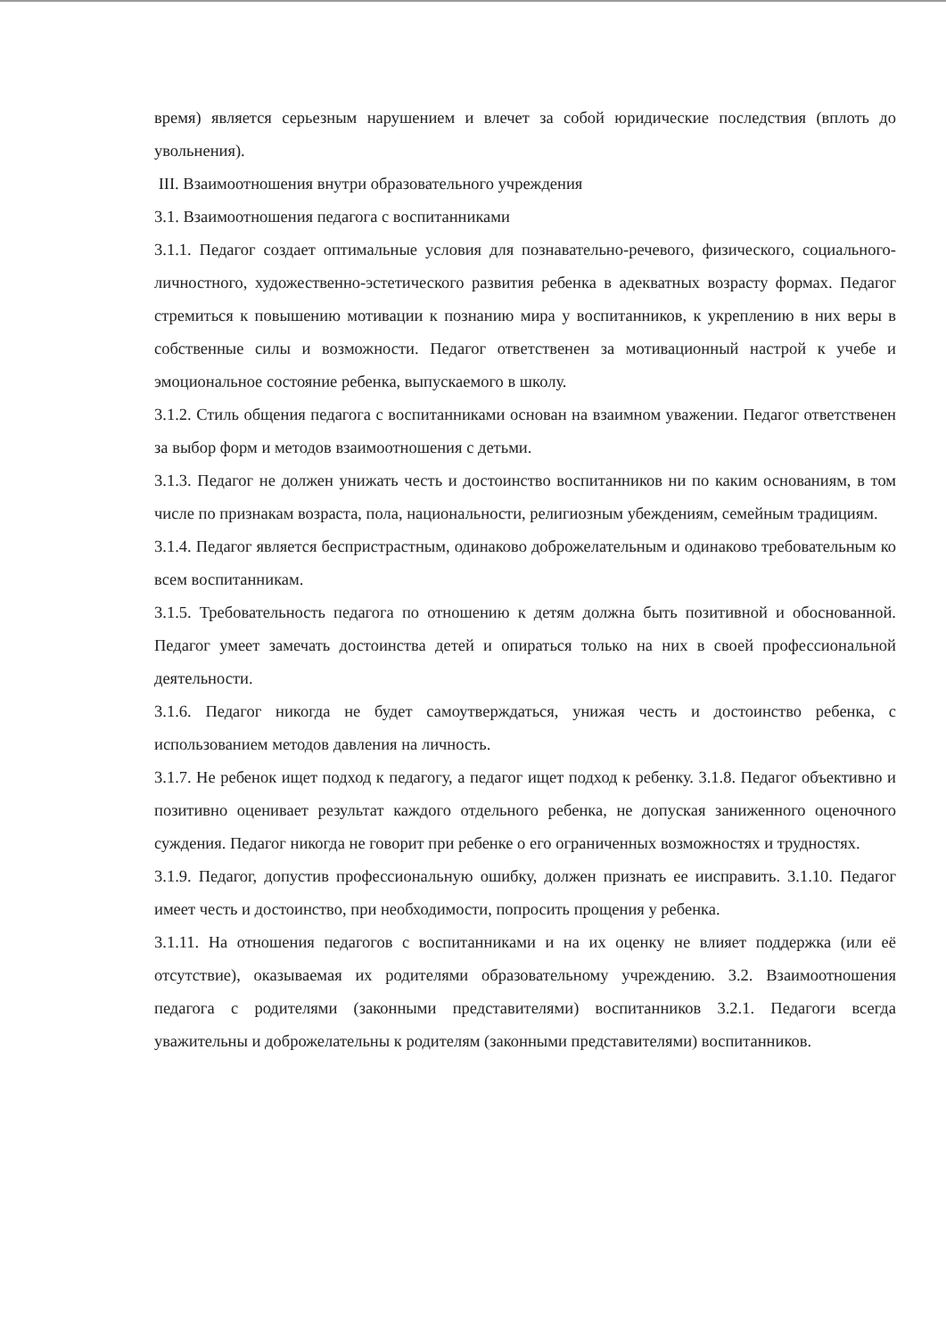время) является серьезным нарушением и влечет за собой юридические последствия (вплоть до увольнения).
III. Взаимоотношения внутри образовательного учреждения
3.1. Взаимоотношения педагога с воспитанниками
3.1.1. Педагог создает оптимальные условия для познавательно-речевого, физического, социального-личностного, художественно-эстетического развития ребенка в адекватных возрасту формах. Педагог стремиться к повышению мотивации к познанию мира у воспитанников, к укреплению в них веры в собственные силы и возможности. Педагог ответственен за мотивационный настрой к учебе и эмоциональное состояние ребенка, выпускаемого в школу.
3.1.2. Стиль общения педагога с воспитанниками основан на взаимном уважении. Педагог ответственен за выбор форм и методов взаимоотношения с детьми.
3.1.3. Педагог не должен унижать честь и достоинство воспитанников ни по каким основаниям, в том числе по признакам возраста, пола, национальности, религиозным убеждениям, семейным традициям.
3.1.4. Педагог является беспристрастным, одинаково доброжелательным и одинаково требовательным ко всем воспитанникам.
3.1.5. Требовательность педагога по отношению к детям должна быть позитивной и обоснованной. Педагог умеет замечать достоинства детей и опираться только на них в своей профессиональной деятельности.
3.1.6. Педагог никогда не будет самоутверждаться, унижая честь и достоинство ребенка, с использованием методов давления на личность.
3.1.7. Не ребенок ищет подход к педагогу, а педагог ищет подход к ребенку. 3.1.8. Педагог объективно и позитивно оценивает результат каждого отдельного ребенка, не допуская заниженного оценочного суждения. Педагог никогда не говорит при ребенке о его ограниченных возможностях и трудностях.
3.1.9. Педагог, допустив профессиональную ошибку, должен признать ее иисправить. 3.1.10. Педагог имеет честь и достоинство, при необходимости, попросить прощения у ребенка.
3.1.11. На отношения педагогов с воспитанниками и на их оценку не влияет поддержка (или её отсутствие), оказываемая их родителями образовательному учреждению. 3.2. Взаимоотношения педагога с родителями (законными представителями) воспитанников 3.2.1. Педагоги всегда уважительны и доброжелательны к родителям (законными представителями) воспитанников.